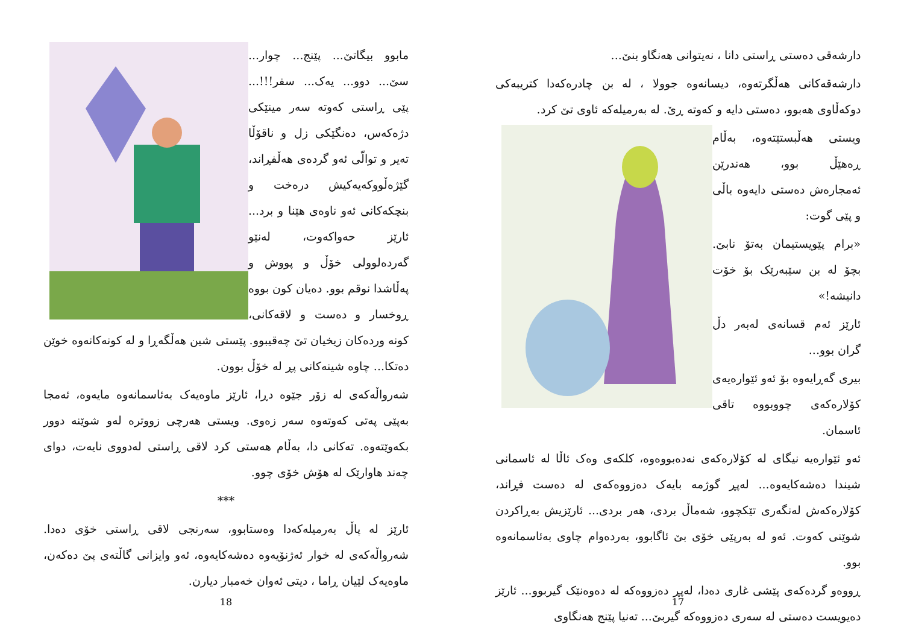دارشەقی دەستی ڕاستی دانا ، نەیتوانی هەنگاو بنێ...
دارشەقەکانی هەڵگرتەوە، دیسانەوە جوولا ، لە بن چادرەکەدا کتریبەکی دوکەڵاوی هەبوو، دەستی دایە و کەوتە ڕێ. لە بەرمیلەکە ئاوی تێ کرد.
ویستی هەڵبستێتەوە، بەڵام ڕەهێڵ بوو، هەندرێن ئەمجارەش دەستی دایەوە باڵی و پێی گوت:
«برام پێویستیمان بەتۆ نابێ. بچۆ لە بن سێبەرێک بۆ خۆت دانیشە!»
ئارێز ئەم قسانەی لەبەر دڵ گران بوو...
بیری گەڕایەوە بۆ ئەو ئێوارەیەی کۆلارەکەی چووبووە تاقی ئاسمان.
ئەو ئێوارەیە نیگای لە کۆلارەکەی نەدەبووەوە، کلکەی وەک ئاڵا لە ئاسمانی شیندا دەشەکایەوە... لەپڕ گوژمە بایەک دەزووەکەی لە دەست فڕاند، کۆلارەکەش لەنگەری تێکچوو، شەماڵ بردی، هەر بردی... ئارێزیش بەڕاکردن شوێنی کەوت. ئەو لە بەرپێی خۆی بێ ئاگابوو، بەردەوام چاوی بەئاسمانەوە بوو.
ڕووەو گردەکەی پێشی غاری دەدا، لەپڕ دەزووەکە لە دەوەنێک گیربوو... ئارێز دەیویست دەستی لە سەری دەزووەکە گیربێ... تەنیا پێنج هەنگاوی
17
مابوو بیگاتێ... پێنج... چوار... سێ... دوو... یەک... سفر!!!... پێی ڕاستی کەوتە سەر مینێکی دژەکەس، دەنگێکی زل و ناقۆڵا تەیر و توالّی ئەو گردەی هەڵفڕاند، گێژەڵووکەیەکیش درەخت و بنچکەکانی ئەو ناوەی هێنا و برد... ئارێز حەواکەوت، لەنێو گەردەلوولی خۆڵ و پووش و پەڵاشدا نوقم بوو. دەیان کون بووە ڕوخسار و دەست و لاقەکانی، کونە وردەکان زیخیان تێ چەقیبوو. پێستی شین هەڵگەڕا و لە کونەکانەوە خوێن دەتکا... چاوە شینەکانی پڕ لە خۆڵ بوون.
شەرواڵەکەی لە زۆر جێوە دڕا، ئارێز ماوەیەک بەئاسمانەوە مایەوە، ئەمجا بەپێی پەتی کەوتەوە سەر زەوی. ویستی هەرچی زووترە لەو شوێنە دوور بکەوێتەوە. تەکانی دا، بەڵام هەستی کرد لاقی ڕاستی لەدووی نایەت، دوای چەند هاوارێک لە هۆش خۆی چوو.
***
ئارێز لە پاڵ بەرمیلەکەدا وەستابوو، سەرنجی لاقی ڕاستی خۆی دەدا. شەرواڵەکەی لە خوار ئەژنۆیەوە دەشەکایەوە، ئەو وایزانی گاڵتەی پێ دەکەن، ماوەیەک لێیان ڕاما ، دیتی ئەوان خەمبار دیارن.
18